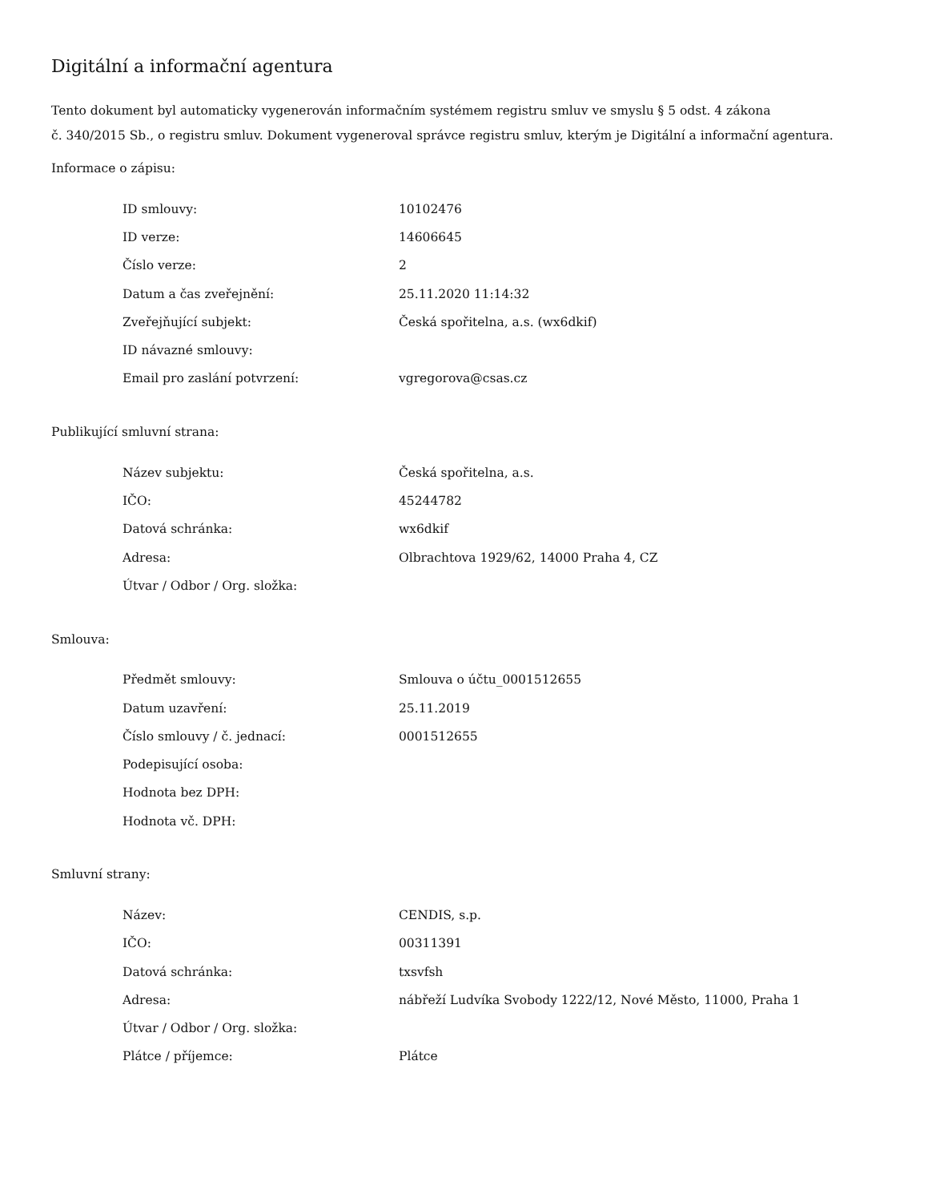Digitální a informační agentura
Tento dokument byl automaticky vygenerován informačním systémem registru smluv ve smyslu § 5 odst. 4 zákona
č. 340/2015 Sb., o registru smluv. Dokument vygeneroval správce registru smluv, kterým je Digitální a informační agentura.
Informace o zápisu:
| ID smlouvy: | 10102476 |
| ID verze: | 14606645 |
| Číslo verze: | 2 |
| Datum a čas zveřejnění: | 25.11.2020 11:14:32 |
| Zveřejňující subjekt: | Česká spořitelna, a.s. (wx6dkif) |
| ID návazné smlouvy: | |
| Email pro zaslání potvrzení: | vgregorova@csas.cz |
Publikující smluvní strana:
| Název subjektu: | Česká spořitelna, a.s. |
| IČO: | 45244782 |
| Datová schránka: | wx6dkif |
| Adresa: | Olbrachtova 1929/62, 14000 Praha 4, CZ |
| Útvar / Odbor / Org. složka: | |
Smlouva:
| Předmět smlouvy: | Smlouva o účtu_0001512655 |
| Datum uzavření: | 25.11.2019 |
| Číslo smlouvy / č. jednací: | 0001512655 |
| Podepisující osoba: | |
| Hodnota bez DPH: | |
| Hodnota vč. DPH: | |
Smluvní strany:
| Název: | CENDIS, s.p. |
| IČO: | 00311391 |
| Datová schránka: | txsvfsh |
| Adresa: | nábřeží Ludvíka Svobody 1222/12, Nové Město, 11000, Praha 1 |
| Útvar / Odbor / Org. složka: | |
| Plátce / příjemce: | Plátce |